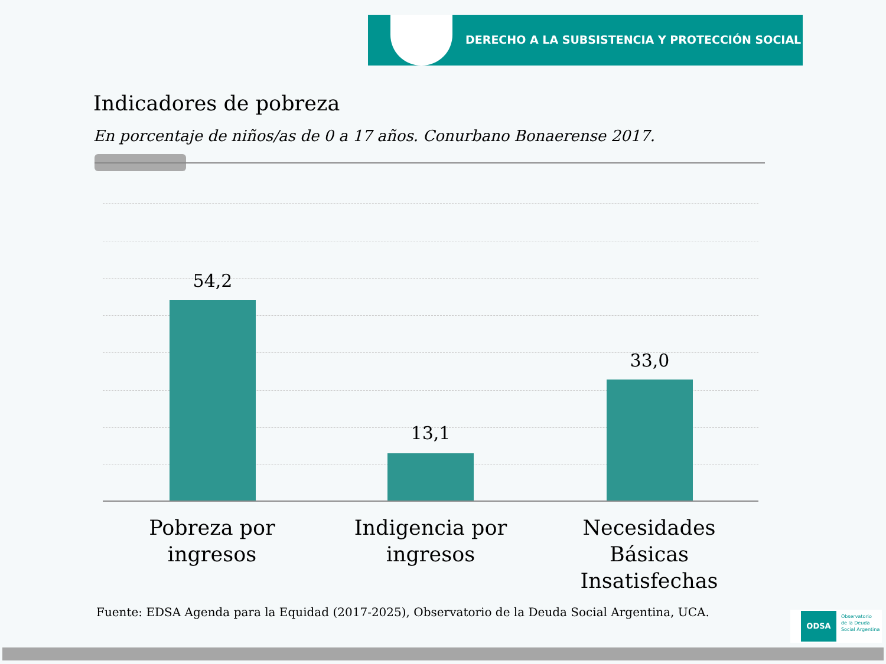DERECHO A LA SUBSISTENCIA Y PROTECCIÓN SOCIAL
Indicadores de pobreza
En porcentaje de niños/as de 0 a 17 años. Conurbano Bonaerense 2017.
54,2
13,1
33,0
Pobreza por ingresos
Indigencia por ingresos
Necesidades Básicas Insatisfechas
Fuente: EDSA Agenda para la Equidad (2017-2025), Observatorio de la Deuda Social Argentina, UCA.
ODSA Observatorio
de la Deuda
Social Argentina